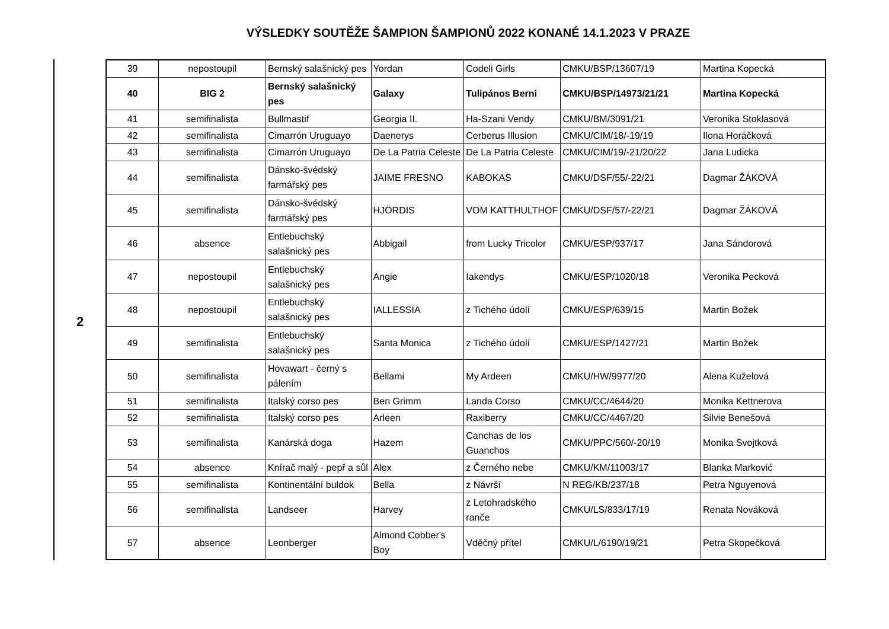VÝSLEDKY SOUTĚŽE ŠAMPION ŠAMPIONŮ 2022 KONANÉ 14.1.2023 V PRAZE
2
| 39 | nepostoupil | Bernský salašnický pes | Yordan | Codeli Girls | CMKU/BSP/13607/19 | Martina Kopecká |
| 40 | BIG 2 | Bernský salašnický pes | Galaxy | Tulipános Berni | CMKU/BSP/14973/21/21 | Martina Kopecká |
| 41 | semifinalista | Bullmastif | Georgia II. | Ha-Szani Vendy | CMKU/BM/3091/21 | Veronika Stoklasová |
| 42 | semifinalista | Cimarrón Uruguayo | Daenerys | Cerberus Illusion | CMKU/CIM/18/-19/19 | Ilona Horáčková |
| 43 | semifinalista | Cimarrón Uruguayo | De La Patria Celeste | De La Patria Celeste | CMKU/CIM/19/-21/20/22 | Jana Ludicka |
| 44 | semifinalista | Dánsko-švédský farmářský pes | JAIME FRESNO | KABOKAS | CMKU/DSF/55/-22/21 | Dagmar ŽÁKOVÁ |
| 45 | semifinalista | Dánsko-švédský farmářský pes | HJÖRDIS | VOM KATTHULTHOF | CMKU/DSF/57/-22/21 | Dagmar ŽÁKOVÁ |
| 46 | absence | Entlebuchský salašnický pes | Abbigail | from Lucky Tricolor | CMKU/ESP/937/17 | Jana Sándorová |
| 47 | nepostoupil | Entlebuchský salašnický pes | Angie | Iakendys | CMKU/ESP/1020/18 | Veronika Pecková |
| 48 | nepostoupil | Entlebuchský salašnický pes | IALLESSIA | z Tichého údolí | CMKU/ESP/639/15 | Martin Božek |
| 49 | semifinalista | Entlebuchský salašnický pes | Santa Monica | z Tichého údolí | CMKU/ESP/1427/21 | Martin Božek |
| 50 | semifinalista | Hovawart - černý s pálením | Bellami | My Ardeen | CMKU/HW/9977/20 | Alena Kuželová |
| 51 | semifinalista | Italský corso pes | Ben Grimm | Landa Corso | CMKU/CC/4644/20 | Monika Kettnerova |
| 52 | semifinalista | Italský corso pes | Arleen | Raxiberry | CMKU/CC/4467/20 | Silvie Benešová |
| 53 | semifinalista | Kanárská doga | Hazem | Canchas de los Guanchos | CMKU/PPC/560/-20/19 | Monika Svojtková |
| 54 | absence | Knírač malý - pepř a sůl | Alex | z Černého nebe | CMKU/KM/11003/17 | Blanka Marković |
| 55 | semifinalista | Kontinentální buldok | Bella | z Návrší | N REG/KB/237/18 | Petra Nguyenová |
| 56 | semifinalista | Landseer | Harvey | z Letohradského ranče | CMKU/LS/833/17/19 | Renata Nováková |
| 57 | absence | Leonberger | Almond Cobber's Boy | Vděčný přítel | CMKU/L/6190/19/21 | Petra Skopečková |